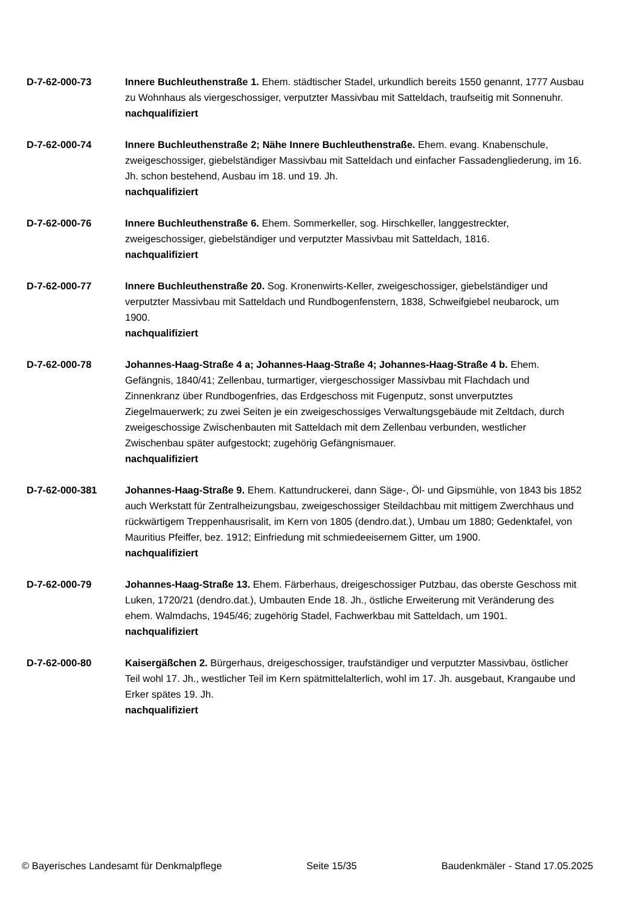D-7-62-000-73 Innere Buchleuthenstraße 1. Ehem. städtischer Stadel, urkundlich bereits 1550 genannt, 1777 Ausbau zu Wohnhaus als viergeschossiger, verputzter Massivbau mit Satteldach, traufseitig mit Sonnenuhr.
nachqualifiziert
D-7-62-000-74 Innere Buchleuthenstraße 2; Nähe Innere Buchleuthenstraße. Ehem. evang. Knabenschule, zweigeschossiger, giebelständiger Massivbau mit Satteldach und einfacher Fassadengliederung, im 16. Jh. schon bestehend, Ausbau im 18. und 19. Jh.
nachqualifiziert
D-7-62-000-76 Innere Buchleuthenstraße 6. Ehem. Sommerkeller, sog. Hirschkeller, langgestreckter, zweigeschossiger, giebelständiger und verputzter Massivbau mit Satteldach, 1816.
nachqualifiziert
D-7-62-000-77 Innere Buchleuthenstraße 20. Sog. Kronenwirts-Keller, zweigeschossiger, giebelständiger und verputzter Massivbau mit Satteldach und Rundbogenfenstern, 1838, Schweifgiebel neubarock, um 1900.
nachqualifiziert
D-7-62-000-78 Johannes-Haag-Straße 4 a; Johannes-Haag-Straße 4; Johannes-Haag-Straße 4 b. Ehem. Gefängnis, 1840/41; Zellenbau, turmartiger, viergeschossiger Massivbau mit Flachdach und Zinnenkranz über Rundbogenfries, das Erdgeschoss mit Fugenputz, sonst unverputztes Ziegelmauerwerk; zu zwei Seiten je ein zweigeschossiges Verwaltungsgebäude mit Zeltdach, durch zweigeschossige Zwischenbauten mit Satteldach mit dem Zellenbau verbunden, westlicher Zwischenbau später aufgestockt; zugehörig Gefängnismauer.
nachqualifiziert
D-7-62-000-381 Johannes-Haag-Straße 9. Ehem. Kattundruckerei, dann Säge-, Öl- und Gipsmühle, von 1843 bis 1852 auch Werkstatt für Zentralheizungsbau, zweigeschossiger Steildachbau mit mittigem Zwerchhaus und rückwärtigem Treppenhausrisalit, im Kern von 1805 (dendro.dat.), Umbau um 1880; Gedenktafel, von Mauritius Pfeiffer, bez. 1912; Einfriedung mit schmiedeeisernem Gitter, um 1900.
nachqualifiziert
D-7-62-000-79 Johannes-Haag-Straße 13. Ehem. Färberhaus, dreigeschossiger Putzbau, das oberste Geschoss mit Luken, 1720/21 (dendro.dat.), Umbauten Ende 18. Jh., östliche Erweiterung mit Veränderung des ehem. Walmdachs, 1945/46; zugehörig Stadel, Fachwerkbau mit Satteldach, um 1901.
nachqualifiziert
D-7-62-000-80 Kaisergäßchen 2. Bürgerhaus, dreigeschossiger, traufständiger und verputzter Massivbau, östlicher Teil wohl 17. Jh., westlicher Teil im Kern spätmittelalterlich, wohl im 17. Jh. ausgebaut, Krangaube und Erker spätes 19. Jh.
nachqualifiziert
© Bayerisches Landesamt für Denkmalpflege Seite 15/35 Baudenkmäler - Stand 17.05.2025